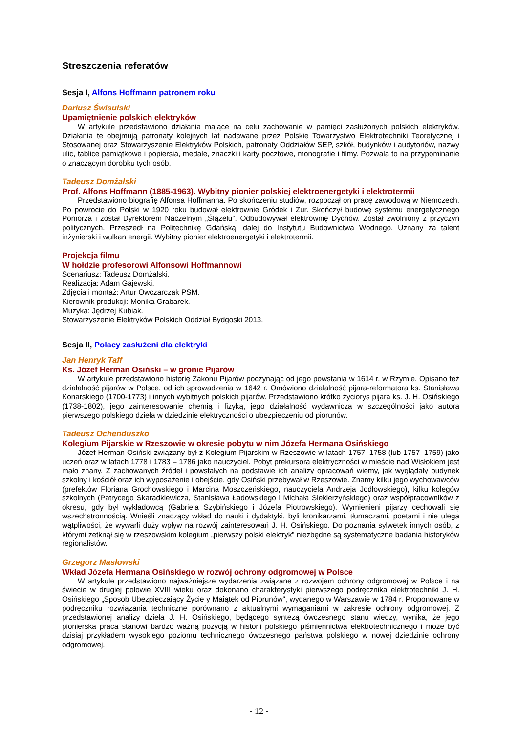Streszczenia referatów
Sesja I, Alfons Hoffmann patronem roku
Dariusz Świsulski
Upamiętnienie polskich elektryków
W artykule przedstawiono działania mające na celu zachowanie w pamięci zasłużonych polskich elektryków. Działania te obejmują patronaty kolejnych lat nadawane przez Polskie Towarzystwo Elektrotechniki Teoretycznej i Stosowanej oraz Stowarzyszenie Elektryków Polskich, patronaty Oddziałów SEP, szkół, budynków i audytoriów, nazwy ulic, tablice pamiątkowe i popiersia, medale, znaczki i karty pocztowe, monografie i filmy. Pozwala to na przypominanie o znaczącym dorobku tych osób.
Tadeusz Domżalski
Prof. Alfons Hoffmann (1885-1963). Wybitny pionier polskiej elektroenergetyki i elektrotermii
Przedstawiono biografię Alfonsa Hoffmanna. Po skończeniu studiów, rozpoczął on pracę zawodową w Niemczech. Po powrocie do Polski w 1920 roku budował elektrownie Gródek i Żur. Skończył budowę systemu energetycznego Pomorza i został Dyrektorem Naczelnym „Ślązelu”. Odbudowywał elektrownię Dychów. Został zwolniony z przyczyn politycznych. Przeszedł na Politechnikę Gdańską, dalej do Instytutu Budownictwa Wodnego. Uznany za talent inżynierski i wulkan energii. Wybitny pionier elektroenergetyki i elektrotermii.
Projekcja filmu
W hołdzie profesorowi Alfonsowi Hoffmannowi
Scenariusz: Tadeusz Domżalski.
Realizacja: Adam Gajewski.
Zdjęcia i montaż: Artur Owczarczak PSM.
Kierownik produkcji: Monika Grabarek.
Muzyka: Jędrzej Kubiak.
Stowarzyszenie Elektryków Polskich Oddział Bydgoski 2013.
Sesja II, Polacy zasłużeni dla elektryki
Jan Henryk Taff
Ks. Józef Herman Osiński – w gronie Pijarów
W artykule przedstawiono historię Zakonu Pijarów poczynając od jego powstania w 1614 r. w Rzymie. Opisano też działalność pijarów w Polsce, od ich sprowadzenia w 1642 r. Omówiono działalność pijara-reformatora ks. Stanisława Konarskiego (1700-1773) i innych wybitnych polskich pijarów. Przedstawiono krótko życiorys pijara ks. J. H. Osińskiego (1738-1802), jego zainteresowanie chemią i fizyką, jego działalność wydawniczą w szczególności jako autora pierwszego polskiego dzieła w dziedzinie elektryczności o ubezpieczeniu od piorunów.
Tadeusz Ochenduszko
Kolegium Pijarskie w Rzeszowie w okresie pobytu w nim Józefa Hermana Osińskiego
Józef Herman Osiński związany był z Kolegium Pijarskim w Rzeszowie w latach 1757–1758 (lub 1757–1759) jako uczeń oraz w latach 1778 i 1783 – 1786 jako nauczyciel. Pobyt prekursora elektryczności w mieście nad Wisłokiem jest mało znany. Z zachowanych źródeł i powstałych na podstawie ich analizy opracowań wiemy, jak wyglądały budynek szkolny i kościół oraz ich wyposażenie i obejście, gdy Osiński przebywał w Rzeszowie. Znamy kilku jego wychowawców (prefektów Floriana Grochowskiego i Marcina Moszczeńskiego, nauczyciela Andrzeja Jodłowskiego), kilku kolegów szkolnych (Patrycego Skaradkiewicza, Stanisława Ładowskiego i Michała Siekierzyńskiego) oraz współpracowników z okresu, gdy był wykładowcą (Gabriela Szybińskiego i Józefa Piotrowskiego). Wymienieni pijarzy cechowali się wszechstronnością. Wnieśli znaczący wkład do nauki i dydaktyki, byli kronikarzami, tłumaczami, poetami i nie ulega wątpliwości, że wywarli duży wpływ na rozwój zainteresowań J. H. Osińskiego. Do poznania sylwetek innych osób, z którymi zetknął się w rzeszowskim kolegium „pierwszy polski elektryk” niezbędne są systematyczne badania historyków regionalistów.
Grzegorz Masłowski
Wkład Józefa Hermana Osińskiego w rozwój ochrony odgromowej w Polsce
W artykule przedstawiono najważniejsze wydarzenia związane z rozwojem ochrony odgromowej w Polsce i na świecie w drugiej połowie XVIII wieku oraz dokonano charakterystyki pierwszego podręcznika elektrotechniki J. H. Osińskiego „Sposob Ubezpieczaiący Życie y Maiątek od Piorunów", wydanego w Warszawie w 1784 r. Proponowane w podręczniku rozwiązania techniczne porównano z aktualnymi wymaganiami w zakresie ochrony odgromowej. Z przedstawionej analizy dzieła J. H. Osińskiego, będącego syntezą ówczesnego stanu wiedzy, wynika, że jego pionierska praca stanowi bardzo ważną pozycją w historii polskiego piśmiennictwa elektrotechnicznego i może być dzisiaj przykładem wysokiego poziomu technicznego ówczesnego państwa polskiego w nowej dziedzinie ochrony odgromowej.
- 12 -